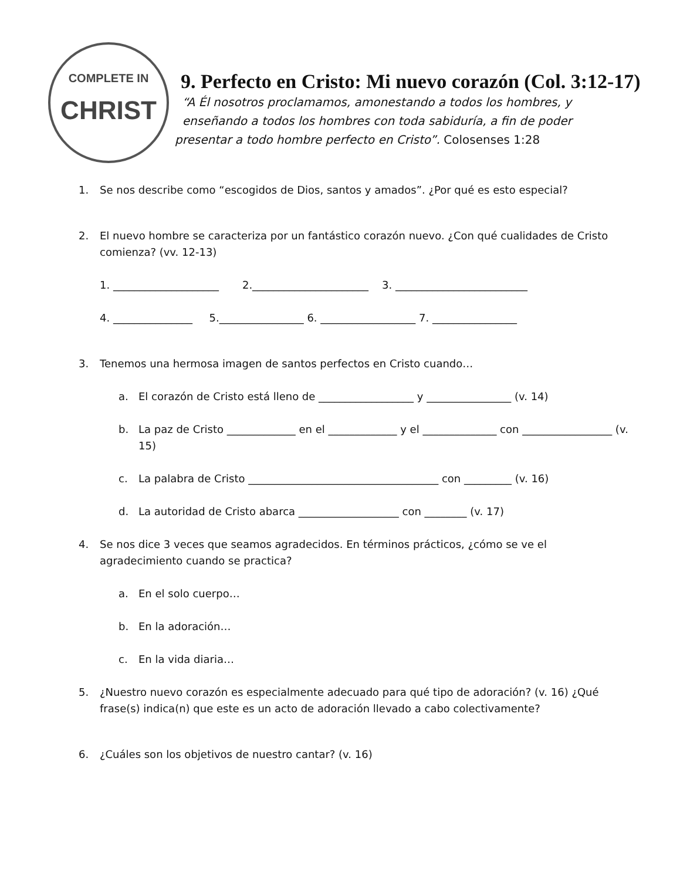COMPLETE IN
CHRIST
9. Perfecto en Cristo: Mi nuevo corazón (Col. 3:12-17)
“A Él nosotros proclamamos, amonestando a todos los hombres, y
enseñando a todos los hombres con toda sabiduría, a fin de poder
presentar a todo hombre perfecto en Cristo”. Colosenses 1:28
1. Se nos describe como “escogidos de Dios, santos y amados”. ¿Por qué es esto especial?
2. El nuevo hombre se caracteriza por un fantástico corazón nuevo. ¿Con qué cualidades de Cristo comienza? (vv. 12-13)
1. ____________________ 2.______________________ 3. _________________________
4. _______________ 5.________________ 6. __________________ 7. ________________
3. Tenemos una hermosa imagen de santos perfectos en Cristo cuando…
a. El corazón de Cristo está lleno de __________________ y ________________ (v. 14)
b. La paz de Cristo _____________ en el _____________ y el ______________ con _________________ (v. 15)
c. La palabra de Cristo ____________________________________ con _________ (v. 16)
d. La autoridad de Cristo abarca ___________________ con ________ (v. 17)
4. Se nos dice 3 veces que seamos agradecidos. En términos prácticos, ¿cómo se ve el agradecimiento cuando se practica?
a. En el solo cuerpo…
b. En la adoración…
c. En la vida diaria…
5. ¿Nuestro nuevo corazón es especialmente adecuado para qué tipo de adoración? (v. 16) ¿Qué frase(s) indica(n) que este es un acto de adoración llevado a cabo colectivamente?
6. ¿Cuáles son los objetivos de nuestro cantar? (v. 16)